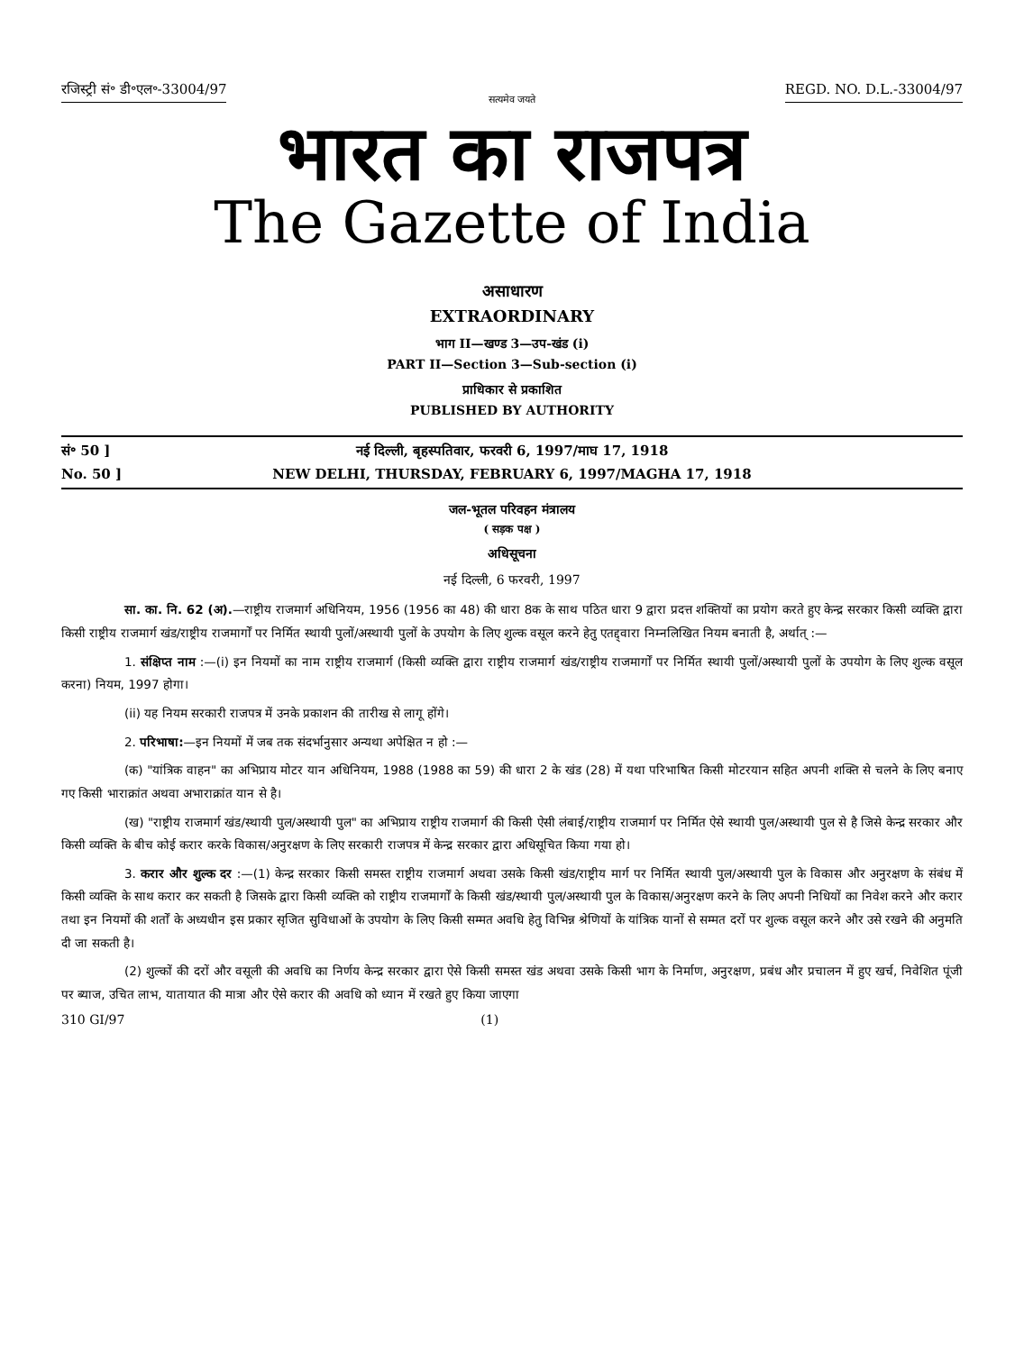रजिस्ट्री सं॰ डी॰एल॰-33004/97 REGD. NO. D.L.-33004/97
सत्यमेव जयते
भारत का राजपत्र
The Gazette of India
असाधारण
EXTRAORDINARY
भाग II—खण्ड 3—उप-खंड (i)
PART II—Section 3—Sub-section (i)
प्राधिकार से प्रकाशित
PUBLISHED BY AUTHORITY
सं॰ 50 ] नई दिल्ली, बृहस्पतिवार, फरवरी 6, 1997/माघ 17, 1918
No. 50 ] NEW DELHI, THURSDAY, FEBRUARY 6, 1997/MAGHA 17, 1918
जल-भूतल परिवहन मंत्रालय
( सड़क पक्ष )
अधिसूचना
नई दिल्ली, 6 फरवरी, 1997
सा. का. नि. 62 (अ).—राष्ट्रीय राजमार्ग अधिनियम, 1956 (1956 का 48) की धारा 8क के साथ पठित धारा 9 द्वारा प्रदत्त शक्तियों का प्रयोग करते हुए केन्द्र सरकार किसी व्यक्ति द्वारा किसी राष्ट्रीय राजमार्ग खंड/राष्ट्रीय राजमार्गों पर निर्मित स्थायी पुलों/अस्थायी पुलों के उपयोग के लिए शुल्क वसूल करने हेतु एतद्द्वारा निम्नलिखित नियम बनाती है, अर्थात् :—
1. संक्षिप्त नाम :—(i) इन नियमों का नाम राष्ट्रीय राजमार्ग (किसी व्यक्ति द्वारा राष्ट्रीय राजमार्ग खंड/राष्ट्रीय राजमार्गों पर निर्मित स्थायी पुलों/अस्थायी पुलों के उपयोग के लिए शुल्क वसूल करना) नियम, 1997 होगा।
(ii) यह नियम सरकारी राजपत्र में उनके प्रकाशन की तारीख से लागू होंगे।
2. परिभाषा:—इन नियमों में जब तक संदर्भानुसार अन्यथा अपेक्षित न हो :—
(क) "यांत्रिक वाहन" का अभिप्राय मोटर यान अधिनियम, 1988 (1988 का 59) की धारा 2 के खंड (28) में यथा परिभाषित किसी मोटरयान सहित अपनी शक्ति से चलने के लिए बनाए गए किसी भाराक्रांत अथवा अभाराक्रांत यान से है।
(ख) "राष्ट्रीय राजमार्ग खंड/स्थायी पुल/अस्थायी पुल" का अभिप्राय राष्ट्रीय राजमार्ग की किसी ऐसी लंबाई/राष्ट्रीय राजमार्ग पर निर्मित ऐसे स्थायी पुल/अस्थायी पुल से है जिसे केन्द्र सरकार और किसी व्यक्ति के बीच कोई करार करके विकास/अनुरक्षण के लिए सरकारी राजपत्र में केन्द्र सरकार द्वारा अधिसूचित किया गया हो।
3. करार और शुल्क दर :—(1) केन्द्र सरकार किसी समस्त राष्ट्रीय राजमार्ग अथवा उसके किसी खंड/राष्ट्रीय मार्ग पर निर्मित स्थायी पुल/अस्थायी पुल के विकास और अनुरक्षण के संबंध में किसी व्यक्ति के साथ करार कर सकती है जिसके द्वारा किसी व्यक्ति को राष्ट्रीय राजमार्गों के किसी खंड/स्थायी पुल/अस्थायी पुल के विकास/अनुरक्षण करने के लिए अपनी निधियों का निवेश करने और करार तथा इन नियमों की शर्तों के अध्यधीन इस प्रकार सृजित सुविधाओं के उपयोग के लिए किसी सम्मत अवधि हेतु विभिन्न श्रेणियों के यांत्रिक यानों से सम्मत दरों पर शुल्क वसूल करने और उसे रखने की अनुमति दी जा सकती है।
(2) शुल्कों की दरों और वसूली की अवधि का निर्णय केन्द्र सरकार द्वारा ऐसे किसी समस्त खंड अथवा उसके किसी भाग के निर्माण, अनुरक्षण, प्रबंध और प्रचालन में हुए खर्च, निवेशित पूंजी पर ब्याज, उचित लाभ, यातायात की मात्रा और ऐसे करार की अवधि को ध्यान में रखते हुए किया जाएगा
310 GI/97 (1)